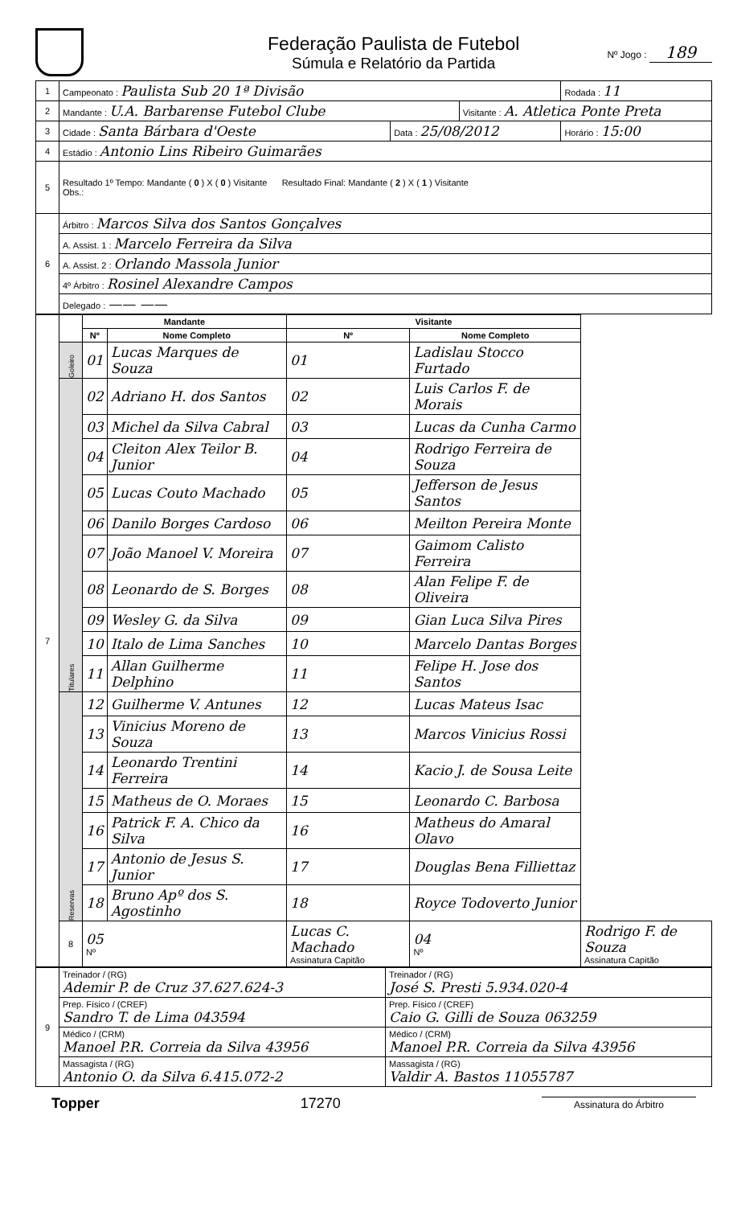Federação Paulista de Futebol
Súmula e Relatório da Partida
Nº Jogo : 189
| 1 | Campeonato : Paulista Sub 20 1ª Divisão | | | Rodada : 11 |
| 2 | Mandante : U.A. Barbarense Futebol Clube | | Visitante : A. Atletica Ponte Preta | |
| 3 | Cidade : Santa Bárbara d'Oeste | Data : 25/08/2012 | | Horário : 15:00 |
| 4 | Estádio : Antonio Lins Ribeiro Guimarães | | | |
| 5 | Resultado 1º Tempo: Mandante ( 0 ) X ( 0 ) Visitante Resultado Final: Mandante ( 2 ) X ( 1 ) Visitante Obs.: | | | |
| 6 | Árbitro : Marcos Silva dos Santos Gonçalves | | | |
| | A. Assist. 1 : Marcelo Ferreira da Silva | | | |
| | A. Assist. 2 : Orlando Massola Junior | | | |
| | 4º Árbitro : Rosinel Alexandre Campos | | | |
| | Delegado : —— —— | | | |
| 7 | | Mandante | | Visitante | | |
| | | Nº | Nome Completo | Nº | Nome Completo | |
| | Goleiro | 01 | Lucas Marques de Souza | 01 | Ladislau Stocco Furtado | |
| | Titulares | 02 | Adriano H. dos Santos | 02 | Luis Carlos F. de Morais | |
| | | 03 | Michel da Silva Cabral | 03 | Lucas da Cunha Carmo | |
| | | 04 | Cleiton Alex Teilor B. Junior | 04 | Rodrigo Ferreira de Souza | |
| | | 05 | Lucas Couto Machado | 05 | Jefferson de Jesus Santos | |
| | | 06 | Danilo Borges Cardoso | 06 | Meilton Pereira Monte | |
| | | 07 | João Manoel V. Moreira | 07 | Gaimom Calisto Ferreira | |
| | | 08 | Leonardo de S. Borges | 08 | Alan Felipe F. de Oliveira | |
| | | 09 | Wesley G. da Silva | 09 | Gian Luca Silva Pires | |
| | | 10 | Italo de Lima Sanches | 10 | Marcelo Dantas Borges | |
| | | 11 | Allan Guilherme Delphino | 11 | Felipe H. Jose dos Santos | |
| | Reservas | 12 | Guilherme V. Antunes | 12 | Lucas Mateus Isac | |
| | | 13 | Vinicius Moreno de Souza | 13 | Marcos Vinicius Rossi | |
| | | 14 | Leonardo Trentini Ferreira | 14 | Kacio J. de Sousa Leite | |
| | | 15 | Matheus de O. Moraes | 15 | Leonardo C. Barbosa | |
| | | 16 | Patrick F. A. Chico da Silva | 16 | Matheus do Amaral Olavo | |
| | | 17 | Antonio de Jesus S. Junior | 17 | Douglas Bena Filliettaz | |
| | | 18 | Bruno Apº dos S. Agostinho | 18 | Royce Todoverto Junior | |
| | 8 | 05 Nº | | Lucas C. Machado Assinatura Capitão | 04 Nº | Rodrigo F. de Souza Assinatura Capitão |
| 9 | Treinador / (RG) Ademir P. de Cruz 37.627.624-3 | Treinador / (RG) José S. Presti 5.934.020-4 |
| | Prep. Físico / (CREF) Sandro T. de Lima 043594 | Prep. Físico / (CREF) Caio G. Gilli de Souza 063259 |
| | Médico / (CRM) Manoel P.R. Correia da Silva 43956 | Médico / (CRM) Manoel P.R. Correia da Silva 43956 |
| | Massagista / (RG) Antonio O. da Silva 6.415.072-2 | Massagista / (RG) Valdir A. Bastos 11055787 |
Topper 17270 Assinatura do Árbitro